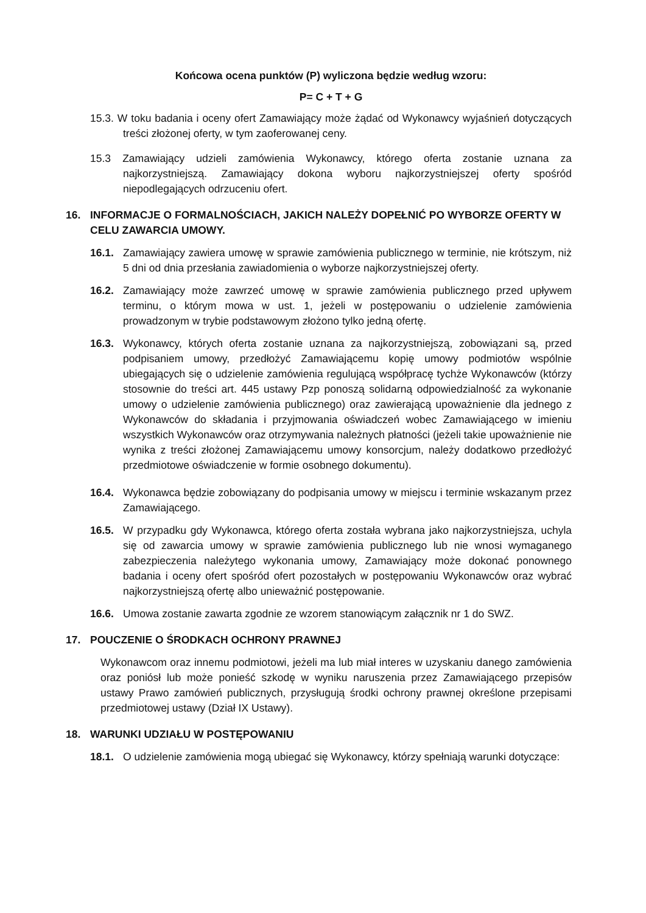Końcowa ocena punktów (P) wyliczona będzie według wzoru:
P= C + T + G
15.3. W toku badania i oceny ofert Zamawiający może żądać od Wykonawcy wyjaśnień dotyczących treści złożonej oferty, w tym zaoferowanej ceny.
15.3 Zamawiający udzieli zamówienia Wykonawcy, którego oferta zostanie uznana za najkorzystniejszą. Zamawiający dokona wyboru najkorzystniejszej oferty spośród niepodlegających odrzuceniu ofert.
16. INFORMACJE O FORMALNOŚCIACH, JAKICH NALEŻY DOPEŁNIĆ PO WYBORZE OFERTY W CELU ZAWARCIA UMOWY.
16.1. Zamawiający zawiera umowę w sprawie zamówienia publicznego w terminie, nie krótszym, niż 5 dni od dnia przesłania zawiadomienia o wyborze najkorzystniejszej oferty.
16.2. Zamawiający może zawrzeć umowę w sprawie zamówienia publicznego przed upływem terminu, o którym mowa w ust. 1, jeżeli w postępowaniu o udzielenie zamówienia prowadzonym w trybie podstawowym złożono tylko jedną ofertę.
16.3. Wykonawcy, których oferta zostanie uznana za najkorzystniejszą, zobowiązani są, przed podpisaniem umowy, przedłożyć Zamawiającemu kopię umowy podmiotów wspólnie ubiegających się o udzielenie zamówienia regulującą współpracę tychże Wykonawców (którzy stosownie do treści art. 445 ustawy Pzp ponoszą solidarną odpowiedzialność za wykonanie umowy o udzielenie zamówienia publicznego) oraz zawierającą upoważnienie dla jednego z Wykonawców do składania i przyjmowania oświadczeń wobec Zamawiającego w imieniu wszystkich Wykonawców oraz otrzymywania należnych płatności (jeżeli takie upoważnienie nie wynika z treści złożonej Zamawiającemu umowy konsorcjum, należy dodatkowo przedłożyć przedmiotowe oświadczenie w formie osobnego dokumentu).
16.4. Wykonawca będzie zobowiązany do podpisania umowy w miejscu i terminie wskazanym przez Zamawiającego.
16.5. W przypadku gdy Wykonawca, którego oferta została wybrana jako najkorzystniejsza, uchyla się od zawarcia umowy w sprawie zamówienia publicznego lub nie wnosi wymaganego zabezpieczenia należytego wykonania umowy, Zamawiający może dokonać ponownego badania i oceny ofert spośród ofert pozostałych w postępowaniu Wykonawców oraz wybrać najkorzystniejszą ofertę albo unieważnić postępowanie.
16.6. Umowa zostanie zawarta zgodnie ze wzorem stanowiącym załącznik nr 1 do SWZ.
17. POUCZENIE O ŚRODKACH OCHRONY PRAWNEJ
Wykonawcom oraz innemu podmiotowi, jeżeli ma lub miał interes w uzyskaniu danego zamówienia oraz poniósł lub może ponieść szkodę w wyniku naruszenia przez Zamawiającego przepisów ustawy Prawo zamówień publicznych, przysługują środki ochrony prawnej określone przepisami przedmiotowej ustawy (Dział IX Ustawy).
18. WARUNKI UDZIAŁU W POSTĘPOWANIU
18.1. O udzielenie zamówienia mogą ubiegać się Wykonawcy, którzy spełniają warunki dotyczące: